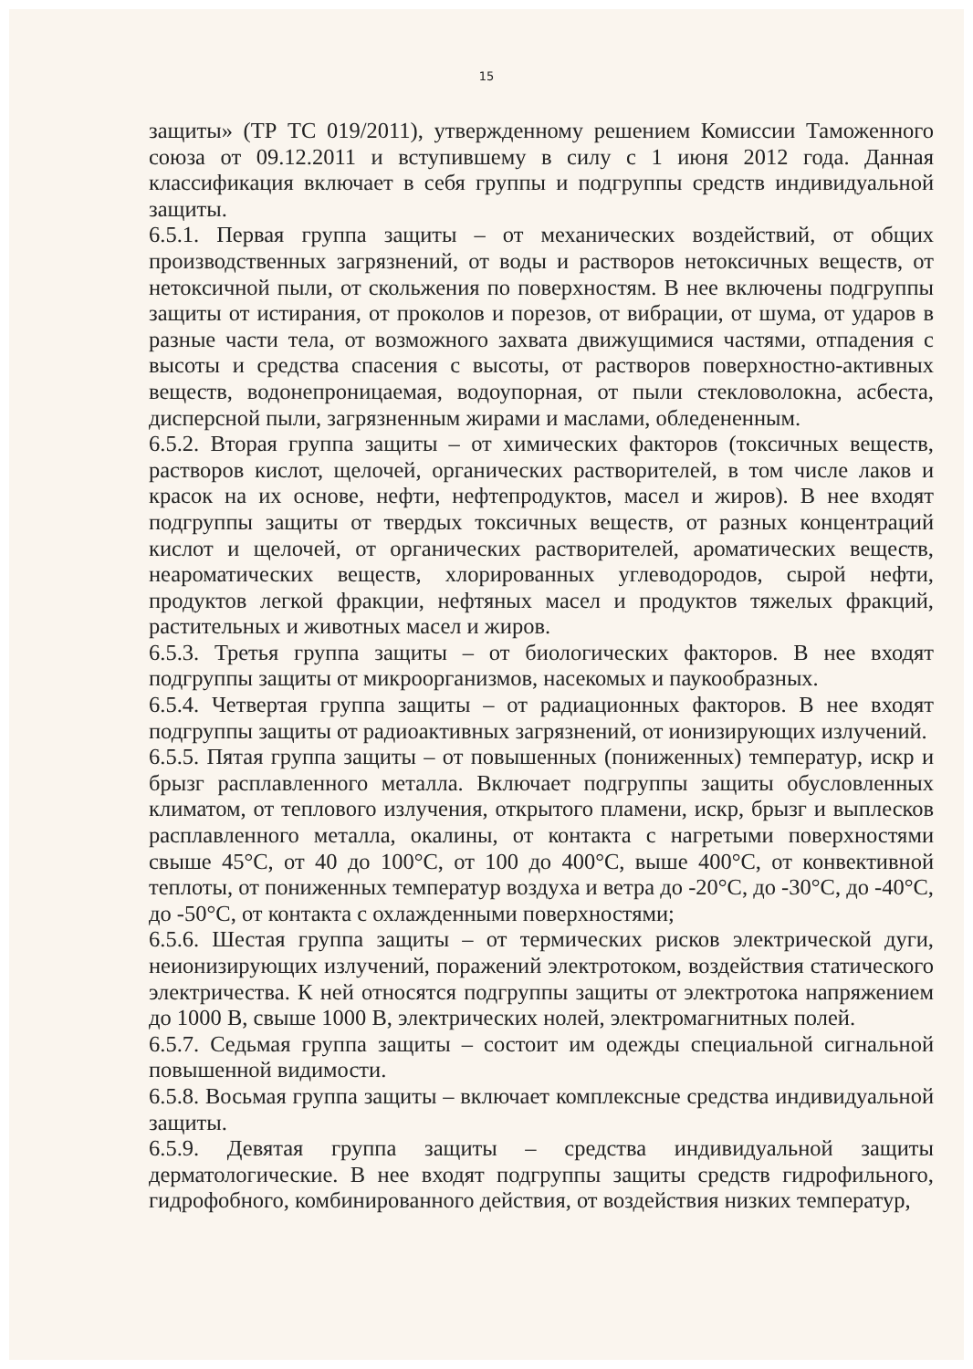15
защиты» (ТР ТС 019/2011), утвержденному решением Комиссии Таможенного союза от 09.12.2011 и вступившему в силу с 1 июня 2012 года. Данная классификация включает в себя группы и подгруппы средств индивидуальной защиты.
6.5.1. Первая группа защиты – от механических воздействий, от общих производственных загрязнений, от воды и растворов нетоксичных веществ, от нетоксичной пыли, от скольжения по поверхностям. В нее включены подгруппы защиты от истирания, от проколов и порезов, от вибрации, от шума, от ударов в разные части тела, от возможного захвата движущимися частями, отпадения с высоты и средства спасения с высоты, от растворов поверхностно-активных веществ, водонепроницаемая, водоупорная, от пыли стекловолокна, асбеста, дисперсной пыли, загрязненным жирами и маслами, обледененным.
6.5.2. Вторая группа защиты – от химических факторов (токсичных веществ, растворов кислот, щелочей, органических растворителей, в том числе лаков и красок на их основе, нефти, нефтепродуктов, масел и жиров). В нее входят подгруппы защиты от твердых токсичных веществ, от разных концентраций кислот и щелочей, от органических растворителей, ароматических веществ, неароматических веществ, хлорированных углеводородов, сырой нефти, продуктов легкой фракции, нефтяных масел и продуктов тяжелых фракций, растительных и животных масел и жиров.
6.5.3. Третья группа защиты – от биологических факторов. В нее входят подгруппы защиты от микроорганизмов, насекомых и паукообразных.
6.5.4. Четвертая группа защиты – от радиационных факторов. В нее входят подгруппы защиты от радиоактивных загрязнений, от ионизирующих излучений.
6.5.5. Пятая группа защиты – от повышенных (пониженных) температур, искр и брызг расплавленного металла. Включает подгруппы защиты обусловленных климатом, от теплового излучения, открытого пламени, искр, брызг и выплесков расплавленного металла, окалины, от контакта с нагретыми поверхностями свыше 45°С, от 40 до 100°С, от 100 до 400°С, выше 400°С, от конвективной теплоты, от пониженных температур воздуха и ветра до -20°С, до -30°С, до -40°С, до -50°С, от контакта с охлажденными поверхностями;
6.5.6. Шестая группа защиты – от термических рисков электрической дуги, неионизирующих излучений, поражений электротоком, воздействия статического электричества. К ней относятся подгруппы защиты от электротока напряжением до 1000 В, свыше 1000 В, электрических нолей, электромагнитных полей.
6.5.7. Седьмая группа защиты – состоит им одежды специальной сигнальной повышенной видимости.
6.5.8. Восьмая группа защиты – включает комплексные средства индивидуальной защиты.
6.5.9. Девятая группа защиты – средства индивидуальной защиты дерматологические. В нее входят подгруппы защиты средств гидрофильного, гидрофобного, комбинированного действия, от воздействия низких температур,